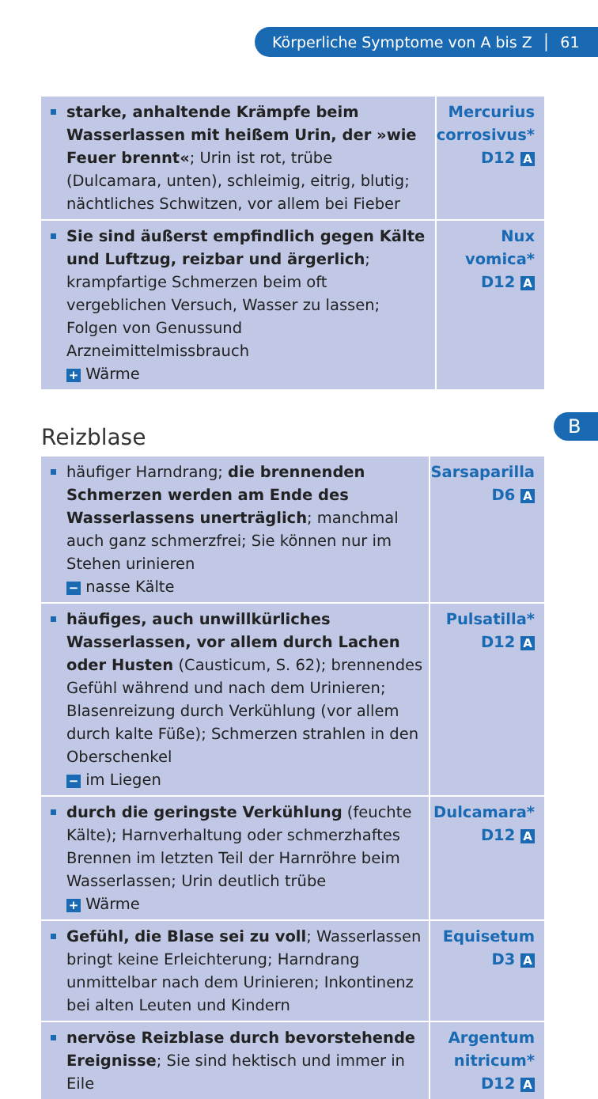Körperliche Symptome von A bis Z │ 61
| starke, anhaltende Krämpfe beim Wasserlassen mit heißem Urin, der »wie Feuer brennt« ; Urin ist rot, trübe (Dulcamara, unten), schleimig, eitrig, blutig; nächtliches Schwitzen, vor allem bei Fieber | Mercurius corrosivus* D12 A |
| Sie sind äußerst empfindlich gegen Kälte und Luftzug, reizbar und ärgerlich ; krampfartige Schmerzen beim oft vergeblichen Versuch, Wasser zu lassen; Folgen von Genussund Arzneimittelmissbrauch + Wärme | Nux vomica* D12 A |
B
Reizblase
| häufiger Harndrang; die brennenden Schmerzen werden am Ende des Wasserlassens unerträglich ; manchmal auch ganz schmerzfrei; Sie können nur im Stehen urinieren − nasse Kälte | Sarsaparilla D6 A |
| häufiges, auch unwillkürliches Wasserlassen, vor allem durch Lachen oder Husten (Causticum, S. 62); brennendes Gefühl während und nach dem Urinieren; Blasenreizung durch Verkühlung (vor allem durch kalte Füße); Schmerzen strahlen in den Oberschenkel − im Liegen | Pulsatilla* D12 A |
| durch die geringste Verkühlung (feuchte Kälte); Harnverhaltung oder schmerzhaftes Brennen im letzten Teil der Harnröhre beim Wasserlassen; Urin deutlich trübe + Wärme | Dulcamara* D12 A |
| Gefühl, die Blase sei zu voll ; Wasserlassen bringt keine Erleichterung; Harndrang unmittelbar nach dem Urinieren; Inkontinenz bei alten Leuten und Kindern | Equisetum D3 A |
| nervöse Reizblase durch bevorstehende Ereignisse ; Sie sind hektisch und immer in Eile | Argentum nitricum* D12 A |